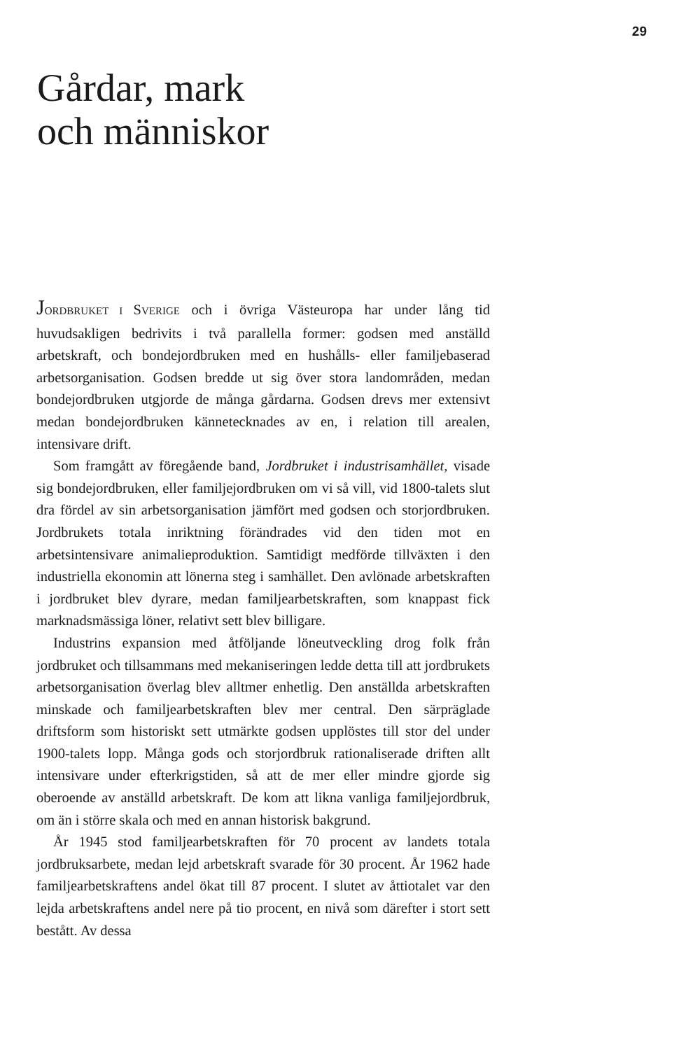29
Gårdar, mark
och människor
JORDBRUKET I SVERIGE och i övriga Västeuropa har under lång tid huvudsakligen bedrivits i två parallella former: godsen med anställd arbetskraft, och bondejordbruken med en hushålls- eller familjebaserad arbetsorganisation. Godsen bredde ut sig över stora landområden, medan bondejordbruken utgjorde de många gårdarna. Godsen drevs mer extensivt medan bondejordbruken kännetecknades av en, i relation till arealen, intensivare drift.
Som framgått av föregående band, Jordbruket i industrisamhället, visade sig bondejordbruken, eller familjejordbruken om vi så vill, vid 1800-talets slut dra fördel av sin arbetsorganisation jämfört med godsen och storjordbruken. Jordbrukets totala inriktning förändrades vid den tiden mot en arbetsintensivare animalieproduktion. Samtidigt medförde tillväxten i den industriella ekonomin att lönerna steg i samhället. Den avlönade arbetskraften i jordbruket blev dyrare, medan familjearbetskraften, som knappast fick marknadsmässiga löner, relativt sett blev billigare.
Industrins expansion med åtföljande löneutveckling drog folk från jordbruket och tillsammans med mekaniseringen ledde detta till att jordbrukets arbetsorganisation överlag blev alltmer enhetlig. Den anställda arbetskraften minskade och familjearbetskraften blev mer central. Den särpräglade driftsform som historiskt sett utmärkte godsen upplöstes till stor del under 1900-talets lopp. Många gods och storjordbruk rationaliserade driften allt intensivare under efterkrigstiden, så att de mer eller mindre gjorde sig oberoende av anställd arbetskraft. De kom att likna vanliga familjejordbruk, om än i större skala och med en annan historisk bakgrund.
År 1945 stod familjearbetskraften för 70 procent av landets totala jordbruksarbete, medan lejd arbetskraft svarade för 30 procent. År 1962 hade familjearbetskraftens andel ökat till 87 procent. I slutet av åttiotalet var den lejda arbetskraftens andel nere på tio procent, en nivå som därefter i stort sett bestått. Av dessa